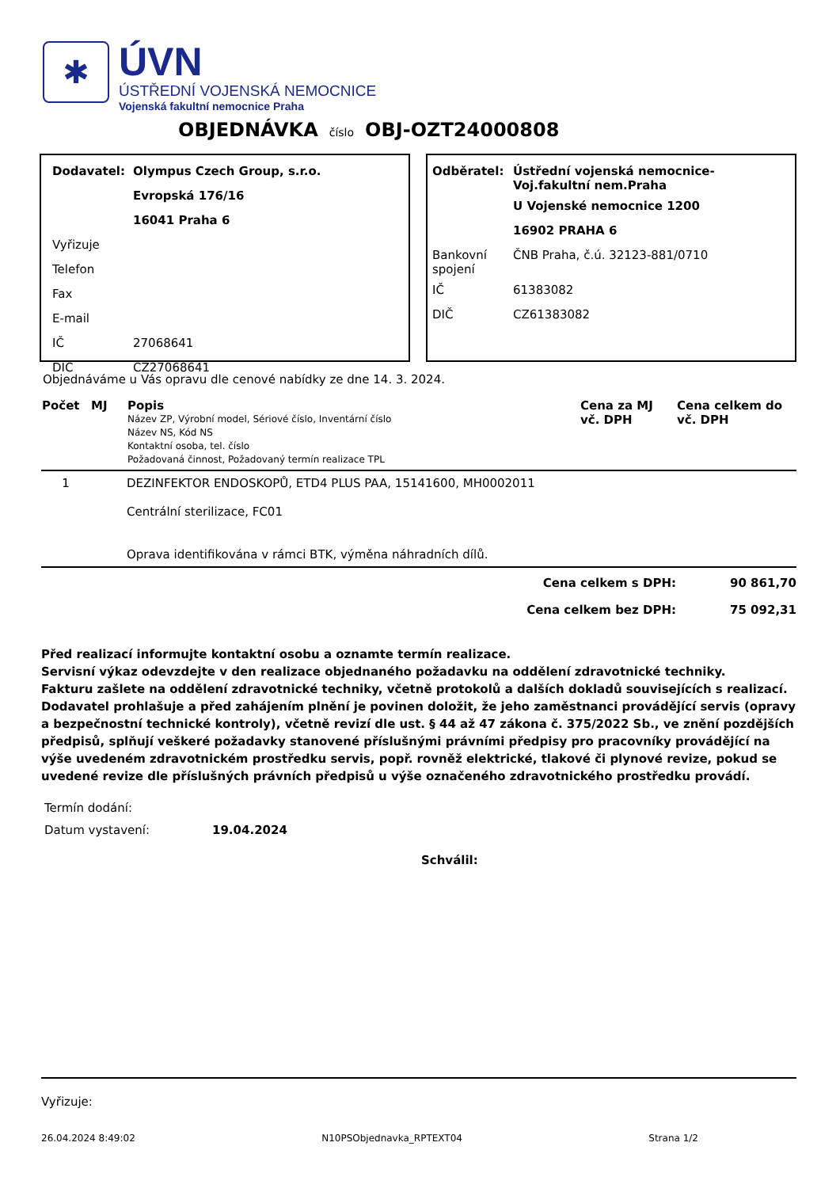✱
ÚVN
ÚSTŘEDNÍ VOJENSKÁ NEMOCNICE
Vojenská fakultní nemocnice Praha
OBJEDNÁVKA číslo OBJ-OZT24000808
| Dodavatel: | Olympus Czech Group, s.r.o. |
| | Evropská 176/16 |
| | 16041 Praha 6 |
| Vyřizuje | |
| Telefon | |
| Fax | |
| E-mail | |
| IČ | 27068641 |
| DIČ | CZ27068641 |
| Odběratel: | Ústřední vojenská nemocnice-Voj.fakultní nem.Praha |
| | U Vojenské nemocnice 1200 |
| | 16902 PRAHA 6 |
| Bankovní spojení | ČNB Praha, č.ú. 32123-881/0710 |
| IČ | 61383082 |
| DIČ | CZ61383082 |
Objednáváme u Vás opravu dle cenové nabídky ze dne 14. 3. 2024.
| Počet | MJ | Popis Název ZP, Výrobní model, Sériové číslo, Inventární číslo Název NS, Kód NS Kontaktní osoba, tel. číslo Požadovaná činnost, Požadovaný termín realizace TPL | Cena za MJ vč. DPH | Cena celkem do vč. DPH |
| --- | --- | --- | --- | --- |
| 1 | | DEZINFEKTOR ENDOSKOPŮ, ETD4 PLUS PAA, 15141600, MH0002011 Centrální sterilizace, FC01 Oprava identifikována v rámci BTK, výměna náhradních dílů. | | |
| Cena celkem s DPH: | | | | 90 861,70 |
| Cena celkem bez DPH: | | | | 75 092,31 |
Před realizací informujte kontaktní osobu a oznamte termín realizace.
Servisní výkaz odevzdejte v den realizace objednaného požadavku na oddělení zdravotnické techniky.
Fakturu zašlete na oddělení zdravotnické techniky, včetně protokolů a dalších dokladů souvisejících s realizací.
Dodavatel prohlašuje a před zahájením plnění je povinen doložit, že jeho zaměstnanci provádějící servis (opravy a bezpečnostní technické kontroly), včetně revizí dle ust. § 44 až 47 zákona č. 375/2022 Sb., ve znění pozdějších předpisů, splňují veškeré požadavky stanovené příslušnými právními předpisy pro pracovníky provádějící na výše uvedeném zdravotnickém prostředku servis, popř. rovněž elektrické, tlakové či plynové revize, pokud se uvedené revize dle příslušných právních předpisů u výše označeného zdravotnického prostředku provádí.
Termín dodání:
Datum vystavení: 19.04.2024
Schválil:
Vyřizuje:
26.04.2024 8:49:02 N10PSObjednavka_RPTEXT04 Strana 1/2